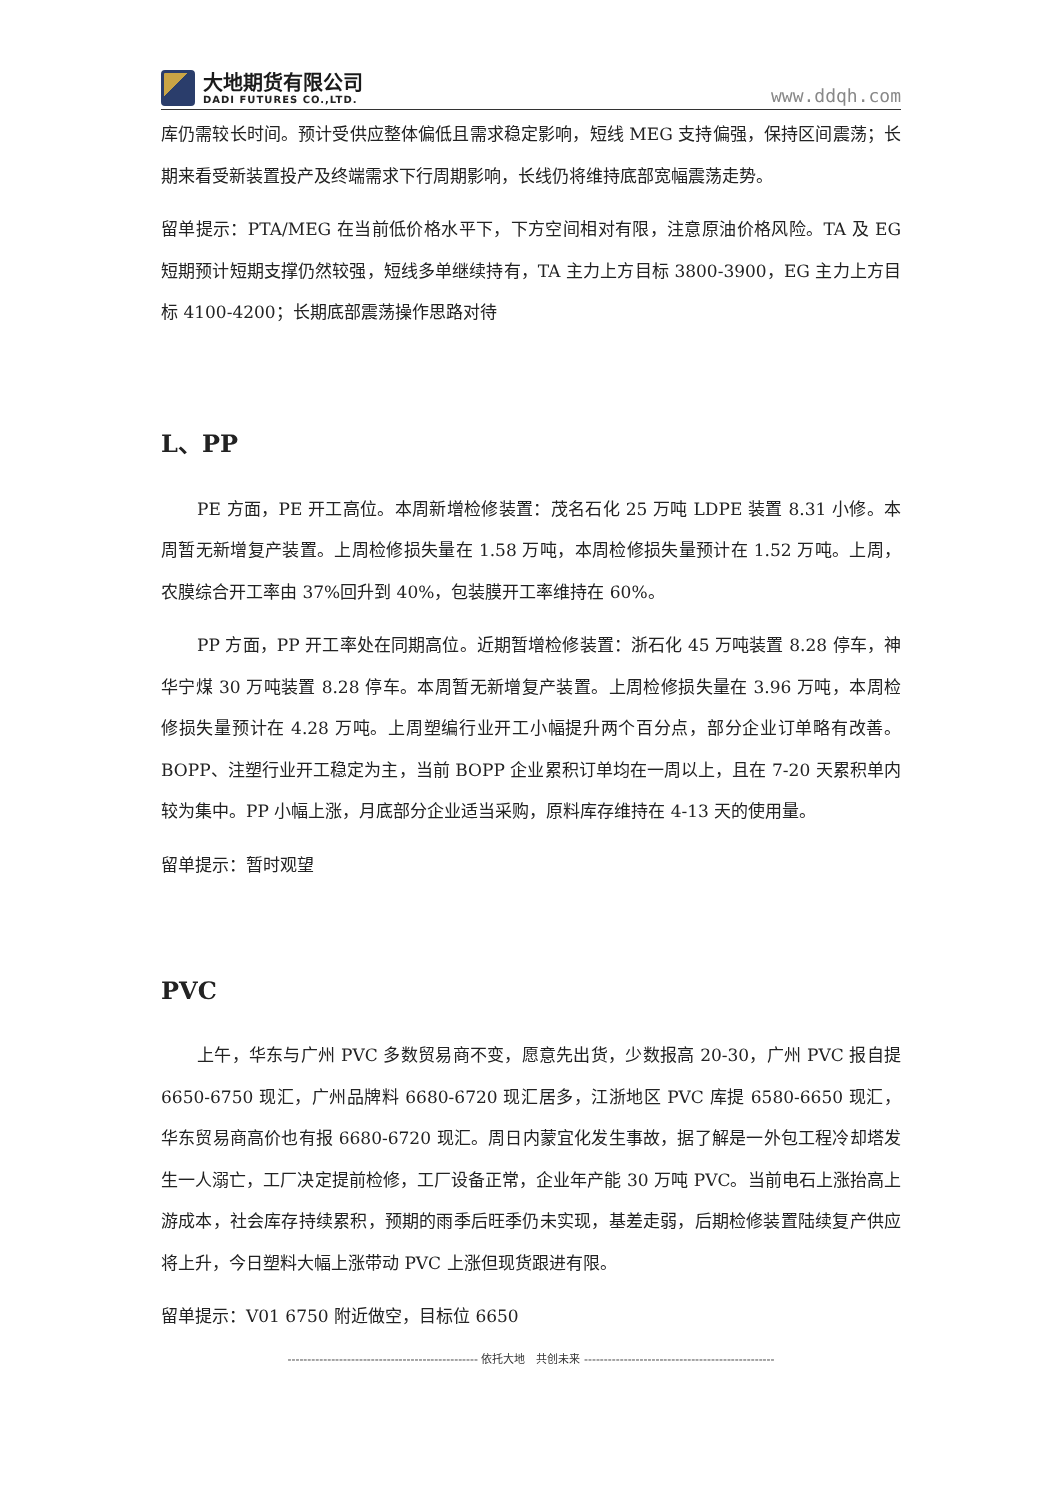大地期货有限公司
DADI FUTURES CO.,LTD.
www.ddqh.com
库仍需较长时间。预计受供应整体偏低且需求稳定影响，短线 MEG 支持偏强，保持区间震荡；长期来看受新装置投产及终端需求下行周期影响，长线仍将维持底部宽幅震荡走势。
留单提示：PTA/MEG 在当前低价格水平下，下方空间相对有限，注意原油价格风险。TA 及 EG 短期预计短期支撑仍然较强，短线多单继续持有，TA 主力上方目标 3800-3900，EG 主力上方目标 4100-4200；长期底部震荡操作思路对待
L、PP
PE 方面，PE 开工高位。本周新增检修装置：茂名石化 25 万吨 LDPE 装置 8.31 小修。本周暂无新增复产装置。上周检修损失量在 1.58 万吨，本周检修损失量预计在 1.52 万吨。上周，农膜综合开工率由 37%回升到 40%，包装膜开工率维持在 60%。
PP 方面，PP 开工率处在同期高位。近期暂增检修装置：浙石化 45 万吨装置 8.28 停车，神华宁煤 30 万吨装置 8.28 停车。本周暂无新增复产装置。上周检修损失量在 3.96 万吨，本周检修损失量预计在 4.28 万吨。上周塑编行业开工小幅提升两个百分点，部分企业订单略有改善。BOPP、注塑行业开工稳定为主，当前 BOPP 企业累积订单均在一周以上，且在 7-20 天累积单内较为集中。PP 小幅上涨，月底部分企业适当采购，原料库存维持在 4-13 天的使用量。
留单提示：暂时观望
PVC
上午，华东与广州 PVC 多数贸易商不变，愿意先出货，少数报高 20-30，广州 PVC 报自提 6650-6750 现汇，广州品牌料 6680-6720 现汇居多，江浙地区 PVC 库提 6580-6650 现汇，华东贸易商高价也有报 6680-6720 现汇。周日内蒙宜化发生事故，据了解是一外包工程冷却塔发生一人溺亡，工厂决定提前检修，工厂设备正常，企业年产能 30 万吨 PVC。当前电石上涨抬高上游成本，社会库存持续累积，预期的雨季后旺季仍未实现，基差走弱，后期检修装置陆续复产供应将上升，今日塑料大幅上涨带动 PVC 上涨但现货跟进有限。
留单提示：V01 6750 附近做空，目标位 6650
------------------------------------------------ 依托大地　共创未来 ------------------------------------------------